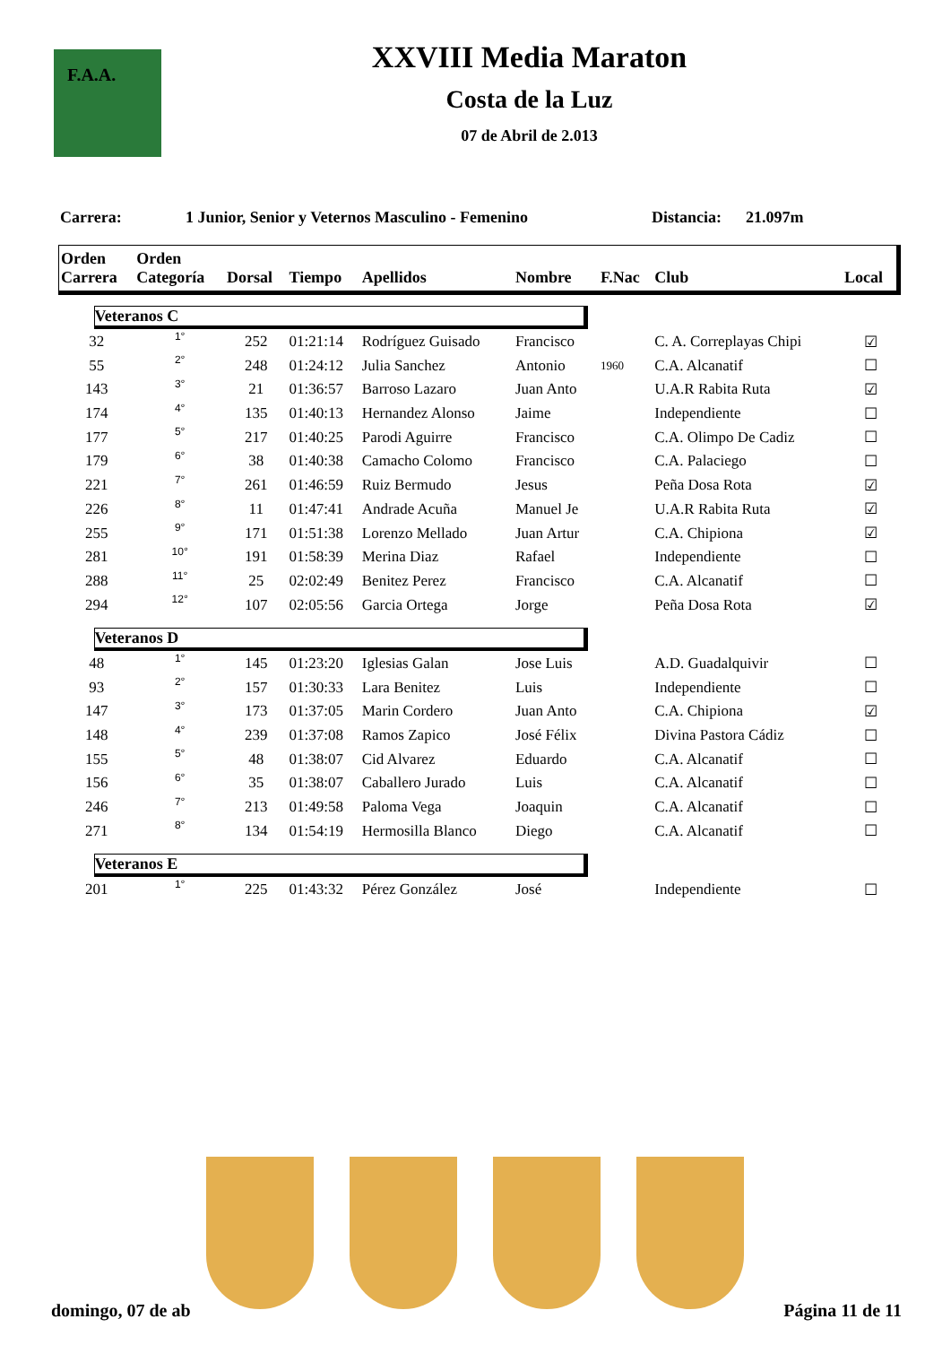F.A.A.
XXVIII Media Maraton
Costa de la Luz
07 de Abril de 2.013
Carrera: 1 Junior, Senior y Veternos Masculino - Femenino Distancia: 21.097m
| Orden Carrera | Orden Categoría | Dorsal | Tiempo | Apellidos | Nombre | F.Nac | Club | Local |
| --- | --- | --- | --- | --- | --- | --- | --- | --- |
| Veteranos C | | | | | | | | |
| 32 | 1° | 252 | 01:21:14 | Rodríguez Guisado | Francisco | | C. A. Correplayas Chipi | ☑ |
| 55 | 2° | 248 | 01:24:12 | Julia Sanchez | Antonio | 1960 | C.A. Alcanatif | ☐ |
| 143 | 3° | 21 | 01:36:57 | Barroso Lazaro | Juan Anto | | U.A.R Rabita Ruta | ☑ |
| 174 | 4° | 135 | 01:40:13 | Hernandez Alonso | Jaime | | Independiente | ☐ |
| 177 | 5° | 217 | 01:40:25 | Parodi Aguirre | Francisco | | C.A. Olimpo De Cadiz | ☐ |
| 179 | 6° | 38 | 01:40:38 | Camacho Colomo | Francisco | | C.A. Palaciego | ☐ |
| 221 | 7° | 261 | 01:46:59 | Ruiz Bermudo | Jesus | | Peña Dosa Rota | ☑ |
| 226 | 8° | 11 | 01:47:41 | Andrade Acuña | Manuel Je | | U.A.R Rabita Ruta | ☑ |
| 255 | 9° | 171 | 01:51:38 | Lorenzo Mellado | Juan Artur | | C.A. Chipiona | ☑ |
| 281 | 10° | 191 | 01:58:39 | Merina Diaz | Rafael | | Independiente | ☐ |
| 288 | 11° | 25 | 02:02:49 | Benitez Perez | Francisco | | C.A. Alcanatif | ☐ |
| 294 | 12° | 107 | 02:05:56 | Garcia Ortega | Jorge | | Peña Dosa Rota | ☑ |
| Veteranos D | | | | | | | | |
| 48 | 1° | 145 | 01:23:20 | Iglesias Galan | Jose Luis | | A.D. Guadalquivir | ☐ |
| 93 | 2° | 157 | 01:30:33 | Lara Benitez | Luis | | Independiente | ☐ |
| 147 | 3° | 173 | 01:37:05 | Marin Cordero | Juan Anto | | C.A. Chipiona | ☑ |
| 148 | 4° | 239 | 01:37:08 | Ramos Zapico | José Félix | | Divina Pastora Cádiz | ☐ |
| 155 | 5° | 48 | 01:38:07 | Cid Alvarez | Eduardo | | C.A. Alcanatif | ☐ |
| 156 | 6° | 35 | 01:38:07 | Caballero Jurado | Luis | | C.A. Alcanatif | ☐ |
| 246 | 7° | 213 | 01:49:58 | Paloma Vega | Joaquin | | C.A. Alcanatif | ☐ |
| 271 | 8° | 134 | 01:54:19 | Hermosilla Blanco | Diego | | C.A. Alcanatif | ☐ |
| Veteranos E | | | | | | | | |
| 201 | 1° | 225 | 01:43:32 | Pérez González | José | | Independiente | ☐ |
domingo, 07 de ab Página 11 de 11